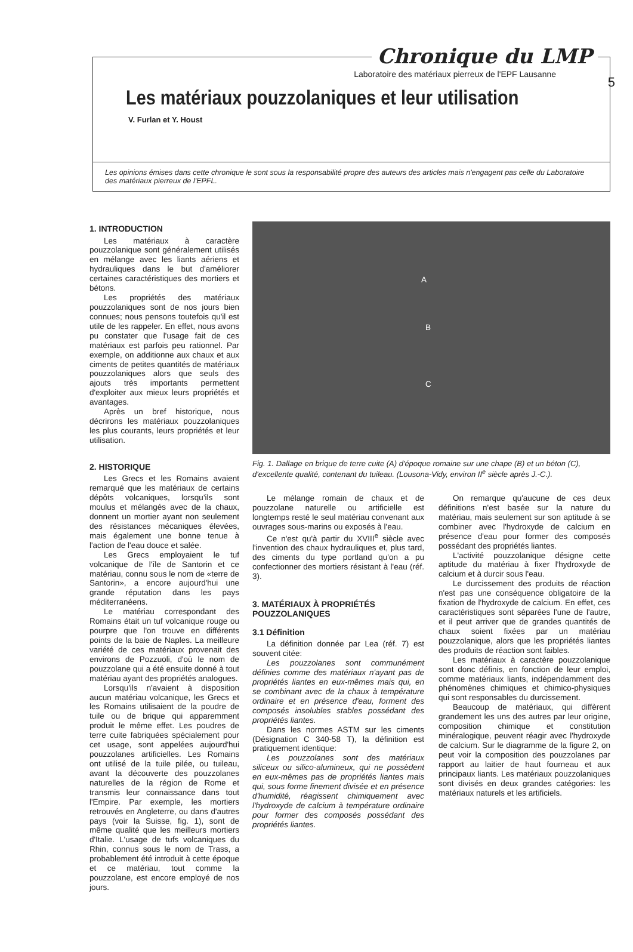5
Chronique du LMP
Laboratoire des matériaux pierreux de l'EPF Lausanne
Les matériaux pouzzolaniques et leur utilisation
V. Furlan et Y. Houst
Les opinions émises dans cette chronique le sont sous la responsabilité propre des auteurs des articles mais n'engagent pas celle du Laboratoire des matériaux pierreux de l'EPFL.
1. INTRODUCTION
Les matériaux à caractère pouzzolanique sont généralement utilisés en mélange avec les liants aériens et hydrauliques dans le but d'améliorer certaines caractéristiques des mortiers et bétons.
Les propriétés des matériaux pouzzolaniques sont de nos jours bien connues; nous pensons toutefois qu'il est utile de les rappeler. En effet, nous avons pu constater que l'usage fait de ces matériaux est parfois peu rationnel. Par exemple, on additionne aux chaux et aux ciments de petites quantités de matériaux pouzzolaniques alors que seuls des ajouts très importants permettent d'exploiter aux mieux leurs propriétés et avantages.
Après un bref historique, nous décrirons les matériaux pouzzolaniques les plus courants, leurs propriétés et leur utilisation.
2. HISTORIQUE
Les Grecs et les Romains avaient remarqué que les matériaux de certains dépôts volcaniques, lorsqu'ils sont moulus et mélangés avec de la chaux, donnent un mortier ayant non seulement des résistances mécaniques élevées, mais également une bonne tenue à l'action de l'eau douce et salée.
Les Grecs employaient le tuf volcanique de l'île de Santorin et ce matériau, connu sous le nom de «terre de Santorin», a encore aujourd'hui une grande réputation dans les pays méditerranéens.
Le matériau correspondant des Romains était un tuf volcanique rouge ou pourpre que l'on trouve en différents points de la baie de Naples. La meilleure variété de ces matériaux provenait des environs de Pozzuoli, d'où le nom de pouzzolane qui a été ensuite donné à tout matériau ayant des propriétés analogues.
Lorsqu'ils n'avaient à disposition aucun matériau volcanique, les Grecs et les Romains utilisaient de la poudre de tuile ou de brique qui apparemment produit le même effet. Les poudres de terre cuite fabriquées spécialement pour cet usage, sont appelées aujourd'hui pouzzolanes artificielles. Les Romains ont utilisé de la tuile pilée, ou tuileau, avant la découverte des pouzzolanes naturelles de la région de Rome et transmis leur connaissance dans tout l'Empire. Par exemple, les mortiers retrouvés en Angleterre, ou dans d'autres pays (voir la Suisse, fig. 1), sont de même qualité que les meilleurs mortiers d'Italie. L'usage de tufs volcaniques du Rhin, connus sous le nom de Trass, a probablement été introduit à cette époque et ce matériau, tout comme la pouzzolane, est encore employé de nos jours.
A
B
C
Fig. 1. Dallage en brique de terre cuite (A) d'époque romaine sur une chape (B) et un béton (C), d'excellente qualité, contenant du tuileau. (Lousona-Vidy, environ II<sup>e</sup> siècle après J.-C.).
Le mélange romain de chaux et de pouzzolane naturelle ou artificielle est longtemps resté le seul matériau convenant aux ouvrages sous-marins ou exposés à l'eau.
Ce n'est qu'à partir du XVIII<sup>e</sup> siècle avec l'invention des chaux hydrauliques et, plus tard, des ciments du type portland qu'on a pu confectionner des mortiers résistant à l'eau (réf. 3).
3. MATÉRIAUX À PROPRIÉTÉS POUZZOLANIQUES
3.1 Définition
La définition donnée par Lea (réf. 7) est souvent citée:
Les pouzzolanes sont communément définies comme des matériaux n'ayant pas de propriétés liantes en eux-mêmes mais qui, en se combinant avec de la chaux à température ordinaire et en présence d'eau, forment des composés insolubles stables possédant des propriétés liantes.
Dans les normes ASTM sur les ciments (Désignation C 340-58 T), la définition est pratiquement identique:
Les pouzzolanes sont des matériaux siliceux ou silico-alumineux, qui ne possèdent en eux-mêmes pas de propriétés liantes mais qui, sous forme finement divisée et en présence d'humidité, réagissent chimiquement avec l'hydroxyde de calcium à température ordinaire pour former des composés possédant des propriétés liantes.
On remarque qu'aucune de ces deux définitions n'est basée sur la nature du matériau, mais seulement sur son aptitude à se combiner avec l'hydroxyde de calcium en présence d'eau pour former des composés possédant des propriétés liantes.
L'activité pouzzolanique désigne cette aptitude du matériau à fixer l'hydroxyde de calcium et à durcir sous l'eau.
Le durcissement des produits de réaction n'est pas une conséquence obligatoire de la fixation de l'hydroxyde de calcium. En effet, ces caractéristiques sont séparées l'une de l'autre, et il peut arriver que de grandes quantités de chaux soient fixées par un matériau pouzzolanique, alors que les propriétés liantes des produits de réaction sont faibles.
Les matériaux à caractère pouzzolanique sont donc définis, en fonction de leur emploi, comme matériaux liants, indépendamment des phénomènes chimiques et chimico-physiques qui sont responsables du durcissement.
Beaucoup de matériaux, qui diffèrent grandement les uns des autres par leur origine, composition chimique et constitution minéralogique, peuvent réagir avec l'hydroxyde de calcium. Sur le diagramme de la figure 2, on peut voir la composition des pouzzolanes par rapport au laitier de haut fourneau et aux principaux liants. Les matériaux pouzzolaniques sont divisés en deux grandes catégories: les matériaux naturels et les artificiels.